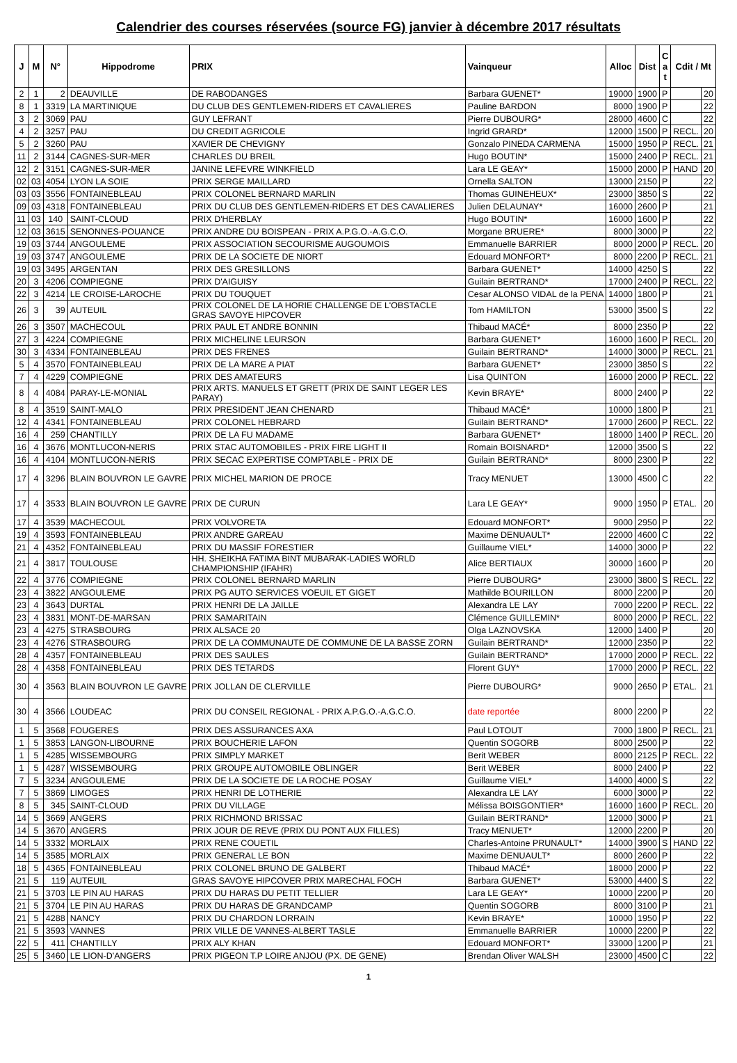Calendrier des courses réservées (source FG) janvier à décembre 2017 résultats
| J | M | N° | Hippodrome | PRIX | Vainqueur | Alloc | Dist | C a t | Cdit / Mt | |
| --- | --- | --- | --- | --- | --- | --- | --- | --- | --- | --- |
| 2 | 1 | 2 | DEAUVILLE | DE RABODANGES | Barbara GUENET* | 19000 | 1900 | P | | 20 |
| 8 | 1 | 3319 | LA MARTINIQUE | DU CLUB DES GENTLEMEN-RIDERS ET CAVALIERES | Pauline BARDON | 8000 | 1900 | P | | 22 |
| 3 | 2 | 3069 | PAU | GUY LEFRANT | Pierre DUBOURG* | 28000 | 4600 | C | | 22 |
| 4 | 2 | 3257 | PAU | DU CREDIT AGRICOLE | Ingrid GRARD* | 12000 | 1500 | P | RECL. | 20 |
| 5 | 2 | 3260 | PAU | XAVIER DE CHEVIGNY | Gonzalo PINEDA CARMENA | 15000 | 1950 | P | RECL. | 21 |
| 11 | 2 | 3144 | CAGNES-SUR-MER | CHARLES DU BREIL | Hugo BOUTIN* | 15000 | 2400 | P | RECL. | 21 |
| 12 | 2 | 3151 | CAGNES-SUR-MER | JANINE LEFEVRE WINKFIELD | Lara LE GEAY* | 15000 | 2000 | P | HAND | 20 |
| 02 | 03 | 4054 | LYON LA SOIE | PRIX SERGE MAILLARD | Ornella SALTON | 13000 | 2150 | P | | 22 |
| 03 | 03 | 3556 | FONTAINEBLEAU | PRIX COLONEL BERNARD MARLIN | Thomas GUINEHEUX* | 23000 | 3850 | S | | 22 |
| 09 | 03 | 4318 | FONTAINEBLEAU | PRIX DU CLUB DES GENTLEMEN-RIDERS ET DES CAVALIERES | Julien DELAUNAY* | 16000 | 2600 | P | | 21 |
| 11 | 03 | 140 | SAINT-CLOUD | PRIX D'HERBLAY | Hugo BOUTIN* | 16000 | 1600 | P | | 22 |
| 12 | 03 | 3615 | SENONNES-POUANCE | PRIX ANDRE DU BOISPEAN - PRIX A.P.G.O.-A.G.C.O. | Morgane BRUERE* | 8000 | 3000 | P | | 22 |
| 19 | 03 | 3744 | ANGOULEME | PRIX ASSOCIATION SECOURISME AUGOUMOIS | Emmanuelle BARRIER | 8000 | 2000 | P | RECL. | 20 |
| 19 | 03 | 3747 | ANGOULEME | PRIX DE LA SOCIETE DE NIORT | Edouard MONFORT* | 8000 | 2200 | P | RECL. | 21 |
| 19 | 03 | 3495 | ARGENTAN | PRIX DES GRESILLONS | Barbara GUENET* | 14000 | 4250 | S | | 22 |
| 20 | 3 | 4206 | COMPIEGNE | PRIX D'AIGUISY | Guilain BERTRAND* | 17000 | 2400 | P | RECL. | 22 |
| 22 | 3 | 4214 | LE CROISE-LAROCHE | PRIX DU TOUQUET | Cesar ALONSO VIDAL de la PENA | 14000 | 1800 | P | | 21 |
| 26 | 3 | 39 | AUTEUIL | PRIX COLONEL DE LA HORIE CHALLENGE DE L'OBSTACLE GRAS SAVOYE HIPCOVER | Tom HAMILTON | 53000 | 3500 | S | | 22 |
| 26 | 3 | 3507 | MACHECOUL | PRIX PAUL ET ANDRE BONNIN | Thibaud MACÉ* | 8000 | 2350 | P | | 22 |
| 27 | 3 | 4224 | COMPIEGNE | PRIX MICHELINE LEURSON | Barbara GUENET* | 16000 | 1600 | P | RECL. | 20 |
| 30 | 3 | 4334 | FONTAINEBLEAU | PRIX DES FRENES | Guilain BERTRAND* | 14000 | 3000 | P | RECL. | 21 |
| 5 | 4 | 3570 | FONTAINEBLEAU | PRIX DE LA MARE A PIAT | Barbara GUENET* | 23000 | 3850 | S | | 22 |
| 7 | 4 | 4229 | COMPIEGNE | PRIX DES AMATEURS | Lisa QUINTON | 16000 | 2000 | P | RECL. | 22 |
| 8 | 4 | 4084 | PARAY-LE-MONIAL | PRIX ARTS. MANUELS ET GRETT (PRIX DE SAINT LEGER LES PARAY) | Kevin BRAYE* | 8000 | 2400 | P | | 22 |
| 8 | 4 | 3519 | SAINT-MALO | PRIX PRESIDENT JEAN CHENARD | Thibaud MACÉ* | 10000 | 1800 | P | | 21 |
| 12 | 4 | 4341 | FONTAINEBLEAU | PRIX COLONEL HEBRARD | Guilain BERTRAND* | 17000 | 2600 | P | RECL. | 22 |
| 16 | 4 | 259 | CHANTILLY | PRIX DE LA FU MADAME | Barbara GUENET* | 18000 | 1400 | P | RECL. | 20 |
| 16 | 4 | 3676 | MONTLUCON-NERIS | PRIX STAC AUTOMOBILES - PRIX FIRE LIGHT II | Romain BOISNARD* | 12000 | 3500 | S | | 22 |
| 16 | 4 | 4104 | MONTLUCON-NERIS | PRIX SECAC EXPERTISE COMPTABLE - PRIX DE | Guilain BERTRAND* | 8000 | 2300 | P | | 22 |
| 17 | 4 | 3296 | BLAIN BOUVRON LE GAVRE | PRIX MICHEL MARION DE PROCE | Tracy MENUET | 13000 | 4500 | C | | 22 |
| 17 | 4 | 3533 | BLAIN BOUVRON LE GAVRE | PRIX DE CURUN | Lara LE GEAY* | 9000 | 1950 | P | ETAL. | 20 |
| 17 | 4 | 3539 | MACHECOUL | PRIX VOLVORETA | Edouard MONFORT* | 9000 | 2950 | P | | 22 |
| 19 | 4 | 3593 | FONTAINEBLEAU | PRIX ANDRE GAREAU | Maxime DENUAULT* | 22000 | 4600 | C | | 22 |
| 21 | 4 | 4352 | FONTAINEBLEAU | PRIX DU MASSIF FORESTIER | Guillaume VIEL* | 14000 | 3000 | P | | 22 |
| 21 | 4 | 3817 | TOULOUSE | HH. SHEIKHA FATIMA BINT MUBARAK-LADIES WORLD CHAMPIONSHIP (IFAHR) | Alice BERTIAUX | 30000 | 1600 | P | | 20 |
| 22 | 4 | 3776 | COMPIEGNE | PRIX COLONEL BERNARD MARLIN | Pierre DUBOURG* | 23000 | 3800 | S | RECL. | 22 |
| 23 | 4 | 3822 | ANGOULEME | PRIX PG AUTO SERVICES VOEUIL ET GIGET | Mathilde BOURILLON | 8000 | 2200 | P | | 20 |
| 23 | 4 | 3643 | DURTAL | PRIX HENRI DE LA JAILLE | Alexandra LE LAY | 7000 | 2200 | P | RECL. | 22 |
| 23 | 4 | 3831 | MONT-DE-MARSAN | PRIX SAMARITAIN | Clémence GUILLEMIN* | 8000 | 2000 | P | RECL. | 22 |
| 23 | 4 | 4275 | STRASBOURG | PRIX ALSACE 20 | Olga LAZNOVSKA | 12000 | 1400 | P | | 20 |
| 23 | 4 | 4276 | STRASBOURG | PRIX DE LA COMMUNAUTE DE COMMUNE DE LA BASSE ZORN | Guilain BERTRAND* | 12000 | 2350 | P | | 22 |
| 28 | 4 | 4357 | FONTAINEBLEAU | PRIX DES SAULES | Guilain BERTRAND* | 17000 | 2000 | P | RECL. | 22 |
| 28 | 4 | 4358 | FONTAINEBLEAU | PRIX DES TETARDS | Florent GUY* | 17000 | 2000 | P | RECL. | 22 |
| 30 | 4 | 3563 | BLAIN BOUVRON LE GAVRE | PRIX JOLLAN DE CLERVILLE | Pierre DUBOURG* | 9000 | 2650 | P | ETAL. | 21 |
| 30 | 4 | 3566 | LOUDEAC | PRIX DU CONSEIL REGIONAL - PRIX A.P.G.O.-A.G.C.O. | date reportée | 8000 | 2200 | P | | 22 |
| 1 | 5 | 3568 | FOUGERES | PRIX DES ASSURANCES AXA | Paul LOTOUT | 7000 | 1800 | P | RECL. | 21 |
| 1 | 5 | 3853 | LANGON-LIBOURNE | PRIX BOUCHERIE LAFON | Quentin SOGORB | 8000 | 2500 | P | | 22 |
| 1 | 5 | 4285 | WISSEMBOURG | PRIX SIMPLY MARKET | Berit WEBER | 8000 | 2125 | P | RECL. | 22 |
| 1 | 5 | 4287 | WISSEMBOURG | PRIX GROUPE AUTOMOBILE OBLINGER | Berit WEBER | 8000 | 2400 | P | | 22 |
| 7 | 5 | 3234 | ANGOULEME | PRIX DE LA SOCIETE DE LA ROCHE POSAY | Guillaume VIEL* | 14000 | 4000 | S | | 22 |
| 7 | 5 | 3869 | LIMOGES | PRIX HENRI DE LOTHERIE | Alexandra LE LAY | 6000 | 3000 | P | | 22 |
| 8 | 5 | 345 | SAINT-CLOUD | PRIX DU VILLAGE | Mélissa BOISGONTIER* | 16000 | 1600 | P | RECL. | 20 |
| 14 | 5 | 3669 | ANGERS | PRIX RICHMOND BRISSAC | Guilain BERTRAND* | 12000 | 3000 | P | | 21 |
| 14 | 5 | 3670 | ANGERS | PRIX JOUR DE REVE (PRIX DU PONT AUX FILLES) | Tracy MENUET* | 12000 | 2200 | P | | 20 |
| 14 | 5 | 3332 | MORLAIX | PRIX RENE COUETIL | Charles-Antoine PRUNAULT* | 14000 | 3900 | S | HAND | 22 |
| 14 | 5 | 3585 | MORLAIX | PRIX GENERAL LE BON | Maxime DENUAULT* | 8000 | 2600 | P | | 22 |
| 18 | 5 | 4365 | FONTAINEBLEAU | PRIX COLONEL BRUNO DE GALBERT | Thibaud MACÉ* | 18000 | 2000 | P | | 22 |
| 21 | 5 | 119 | AUTEUIL | GRAS SAVOYE HIPCOVER PRIX MARECHAL FOCH | Barbara GUENET* | 53000 | 4400 | S | | 22 |
| 21 | 5 | 3703 | LE PIN AU HARAS | PRIX DU HARAS DU PETIT TELLIER | Lara LE GEAY* | 10000 | 2200 | P | | 20 |
| 21 | 5 | 3704 | LE PIN AU HARAS | PRIX DU HARAS DE GRANDCAMP | Quentin SOGORB | 8000 | 3100 | P | | 21 |
| 21 | 5 | 4288 | NANCY | PRIX DU CHARDON LORRAIN | Kevin BRAYE* | 10000 | 1950 | P | | 22 |
| 21 | 5 | 3593 | VANNES | PRIX VILLE DE VANNES-ALBERT TASLE | Emmanuelle BARRIER | 10000 | 2200 | P | | 22 |
| 22 | 5 | 411 | CHANTILLY | PRIX ALY KHAN | Edouard MONFORT* | 33000 | 1200 | P | | 21 |
| 25 | 5 | 3460 | LE LION-D'ANGERS | PRIX PIGEON T.P LOIRE ANJOU (PX. DE GENE) | Brendan Oliver WALSH | 23000 | 4500 | C | | 22 |
1